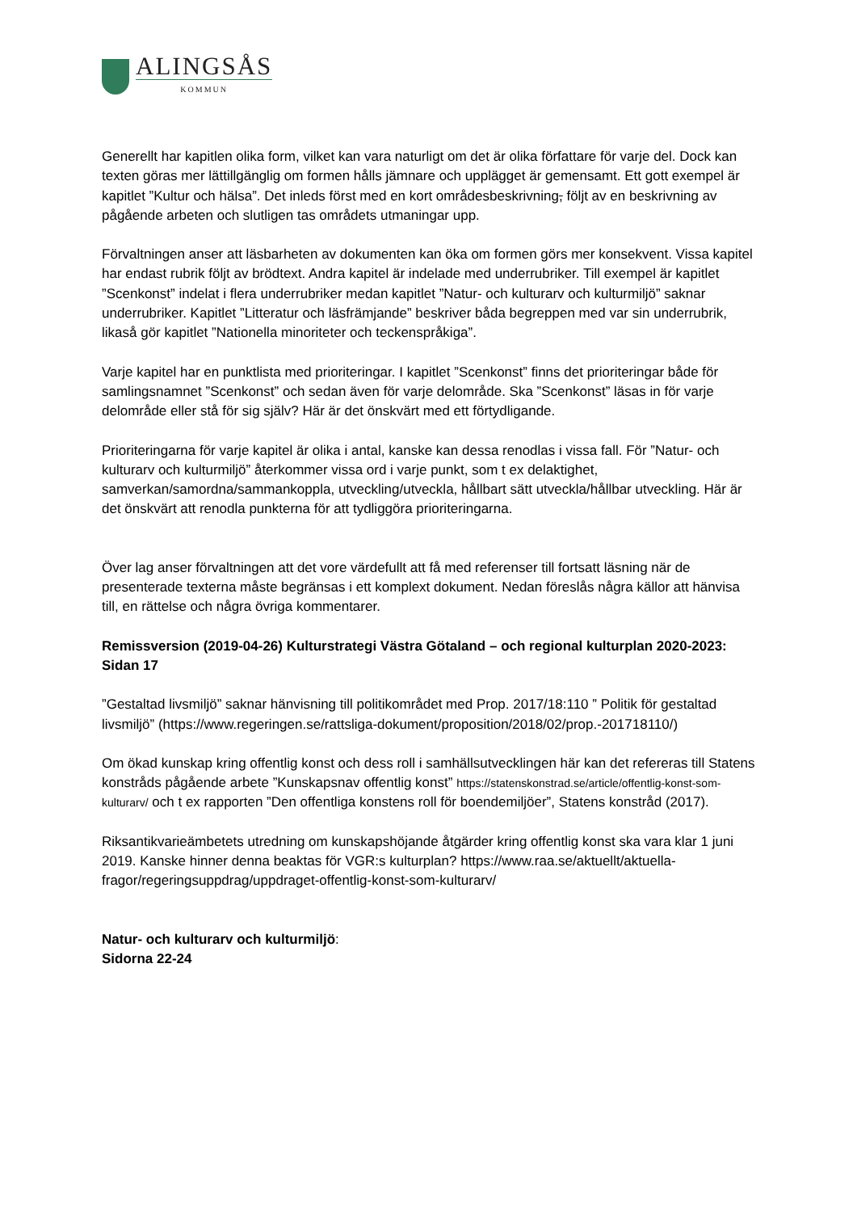ALINGSÅS
KOMMUN
Generellt har kapitlen olika form, vilket kan vara naturligt om det är olika författare för varje del. Dock kan texten göras mer lättillgänglig om formen hålls jämnare och upplägget är gemensamt. Ett gott exempel är kapitlet ”Kultur och hälsa”. Det inleds först med en kort områdesbeskrivning, följt av en beskrivning av pågående arbeten och slutligen tas områdets utmaningar upp.
Förvaltningen anser att läsbarheten av dokumenten kan öka om formen görs mer konsekvent. Vissa kapitel har endast rubrik följt av brödtext. Andra kapitel är indelade med underrubriker. Till exempel är kapitlet ”Scenkonst” indelat i flera underrubriker medan kapitlet ”Natur- och kulturarv och kulturmiljö” saknar underrubriker. Kapitlet ”Litteratur och läsfrämjande” beskriver båda begreppen med var sin underrubrik, likaså gör kapitlet ”Nationella minoriteter och teckenspråkiga”.
Varje kapitel har en punktlista med prioriteringar. I kapitlet ”Scenkonst” finns det prioriteringar både för samlingsnamnet ”Scenkonst” och sedan även för varje delområde. Ska ”Scenkonst” läsas in för varje delområde eller stå för sig själv? Här är det önskvärt med ett förtydligande.
Prioriteringarna för varje kapitel är olika i antal, kanske kan dessa renodlas i vissa fall. För ”Natur- och kulturarv och kulturmiljö” återkommer vissa ord i varje punkt, som t ex delaktighet, samverkan/samordna/sammankoppla, utveckling/utveckla, hållbart sätt utveckla/hållbar utveckling. Här är det önskvärt att renodla punkterna för att tydliggöra prioriteringarna.
Över lag anser förvaltningen att det vore värdefullt att få med referenser till fortsatt läsning när de presenterade texterna måste begränsas i ett komplext dokument. Nedan föreslås några källor att hänvisa till, en rättelse och några övriga kommentarer.
Remissversion (2019-04-26) Kulturstrategi Västra Götaland – och regional kulturplan 2020-2023:
Sidan 17
”Gestaltad livsmiljö” saknar hänvisning till politikområdet med Prop. 2017/18:110 ” Politik för gestaltad livsmiljö” (https://www.regeringen.se/rattsliga-dokument/proposition/2018/02/prop.-201718110/)
Om ökad kunskap kring offentlig konst och dess roll i samhällsutvecklingen här kan det refereras till Statens konstråds pågående arbete ”Kunskapsnav offentlig konst” https://statenskonstrad.se/article/offentlig-konst-som-kulturarv/ och t ex rapporten ”Den offentliga konstens roll för boendemiljöer”, Statens konstråd (2017).
Riksantikvarieämbetets utredning om kunskapshöjande åtgärder kring offentlig konst ska vara klar 1 juni 2019. Kanske hinner denna beaktas för VGR:s kulturplan? https://www.raa.se/aktuellt/aktuella-fragor/regeringsuppdrag/uppdraget-offentlig-konst-som-kulturarv/
Natur- och kulturarv och kulturmiljö:
Sidorna 22-24